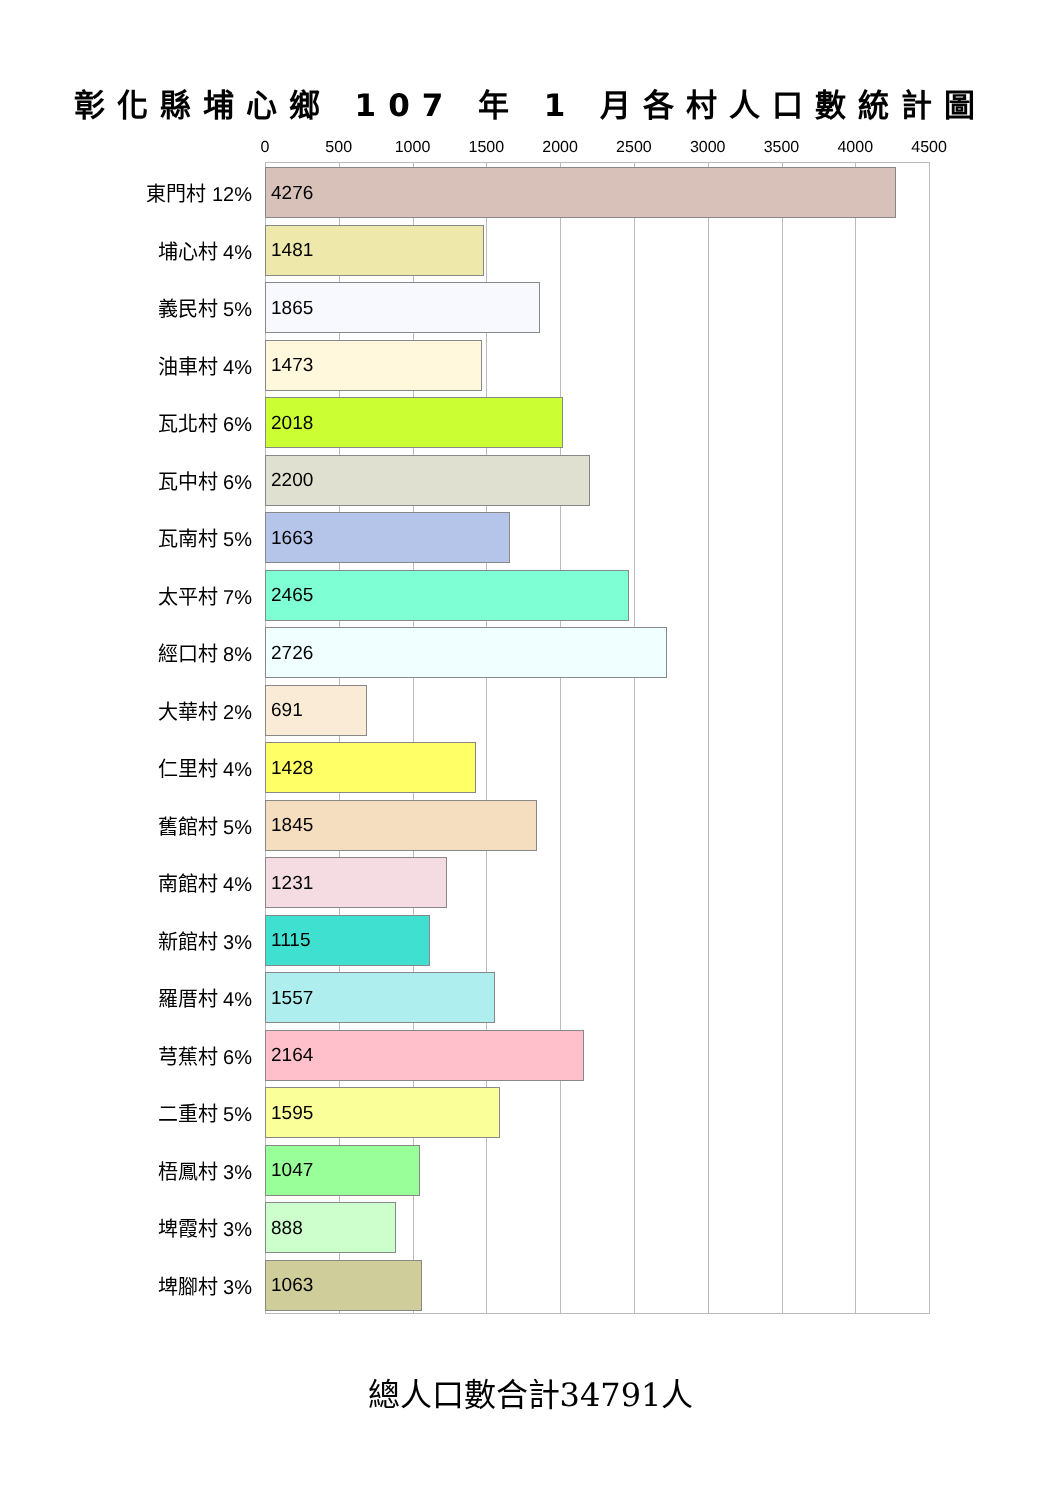彰化縣埔心鄉 107 年 1 月各村人口數統計圖
0 500 1000 1500 2000 2500 3000 3500 4000 4500
東門村 12%
4276
埔心村 4%
1481
義民村 5%
1865
油車村 4%
1473
瓦北村 6%
2018
瓦中村 6%
2200
瓦南村 5%
1663
太平村 7%
2465
經口村 8%
2726
大華村 2%
691
仁里村 4%
1428
舊館村 5%
1845
南館村 4%
1231
新館村 3%
1115
羅厝村 4%
1557
芎蕉村 6%
2164
二重村 5%
1595
梧鳳村 3%
1047
埤霞村 3%
888
埤腳村 3%
1063
總人口數合計34791人